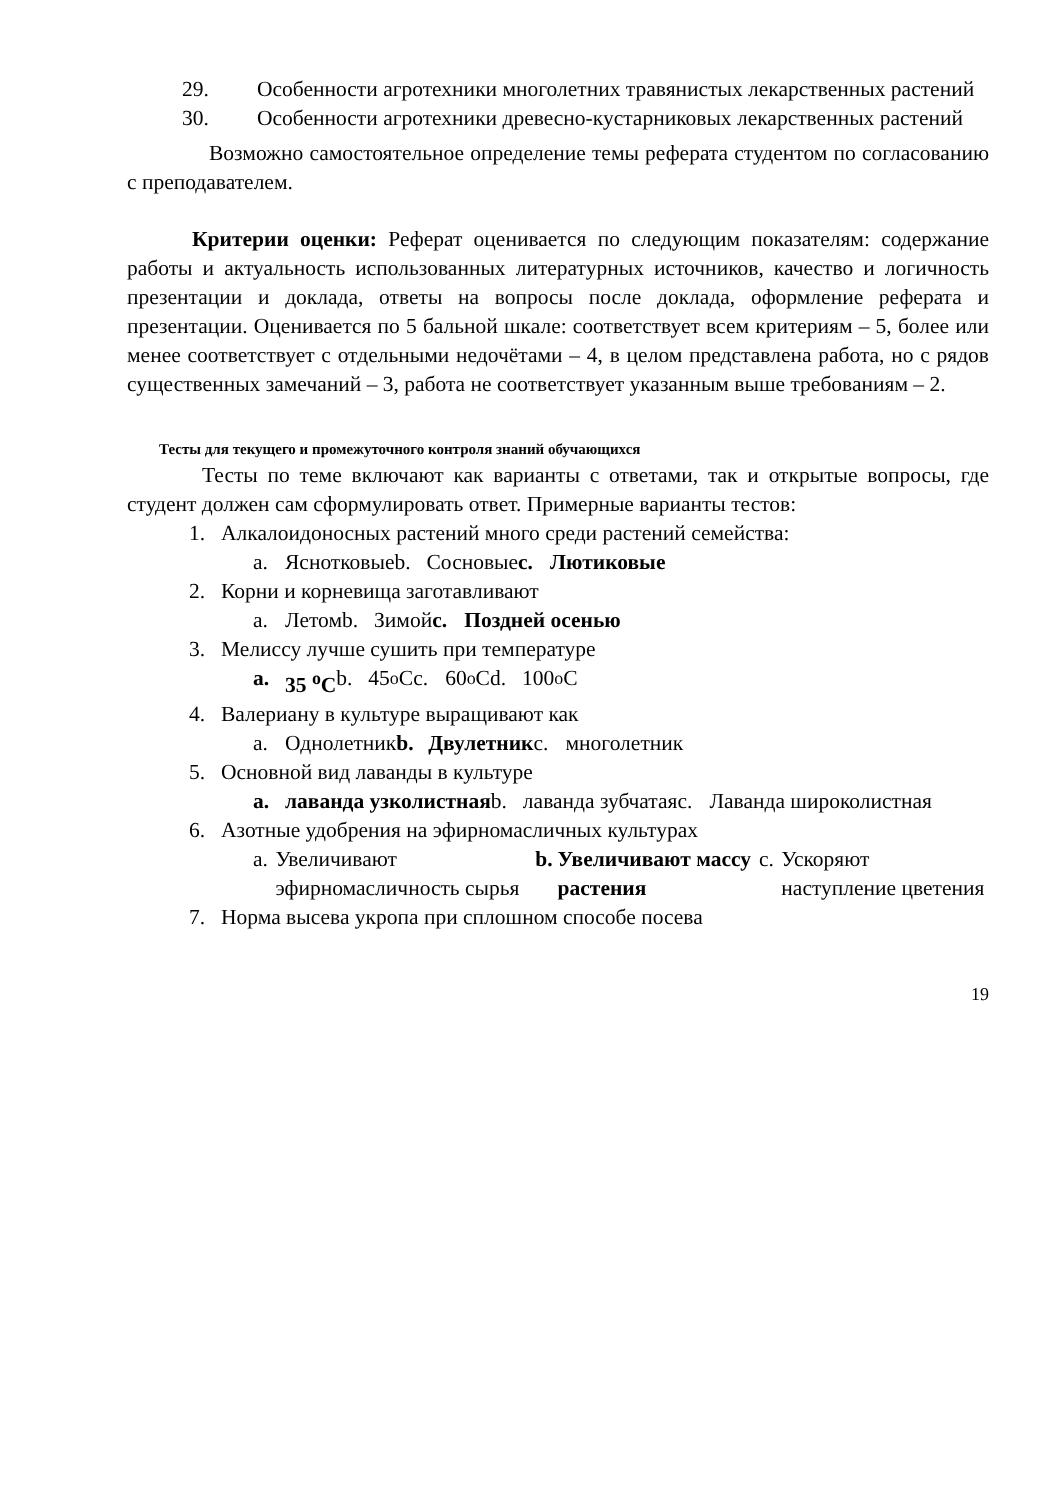29. Особенности агротехники многолетних травянистых лекарственных растений
30. Особенности агротехники древесно-кустарниковых лекарственных растений
Возможно самостоятельное определение темы реферата студентом по согласованию с преподавателем.
Критерии оценки: Реферат оценивается по следующим показателям: содержание работы и актуальность использованных литературных источников, качество и логичность презентации и доклада, ответы на вопросы после доклада, оформление реферата и презентации. Оценивается по 5 бальной шкале: соответствует всем критериям – 5, более или менее соответствует с отдельными недочётами – 4, в целом представлена работа, но с рядов существенных замечаний – 3, работа не соответствует указанным выше требованиям – 2.
Тесты для текущего и промежуточного контроля знаний обучающихся
Тесты по теме включают как варианты с ответами, так и открытые вопросы, где студент должен сам сформулировать ответ. Примерные варианты тестов:
1. Алкалоидоносных растений много среди растений семейства:
a. Яснотковые b. Сосновые c. Лютиковые
2. Корни и корневища заготавливают
a. Летом b. Зимой c. Поздней осенью
3. Мелиссу лучше сушить при температуре
a. 35 <sup>o</sup>C b. 45 <sup>o</sup>C c. 60 <sup>o</sup> C d. 100 <sup>o</sup> C
4. Валериану в культуре выращивают как
a. Однолетник b. Двулетник c. многолетник
5. Основной вид лаванды в культуре
a. лаванда узколистная b. лаванда зубчатая c. Лаванда широколистная
6. Азотные удобрения на эфирномасличных культурах
a. Увеличивают эфирномасличность сырья
b. Увеличивают массу растения c. Ускоряют наступление цветения
7. Норма высева укропа при сплошном способе посева
19